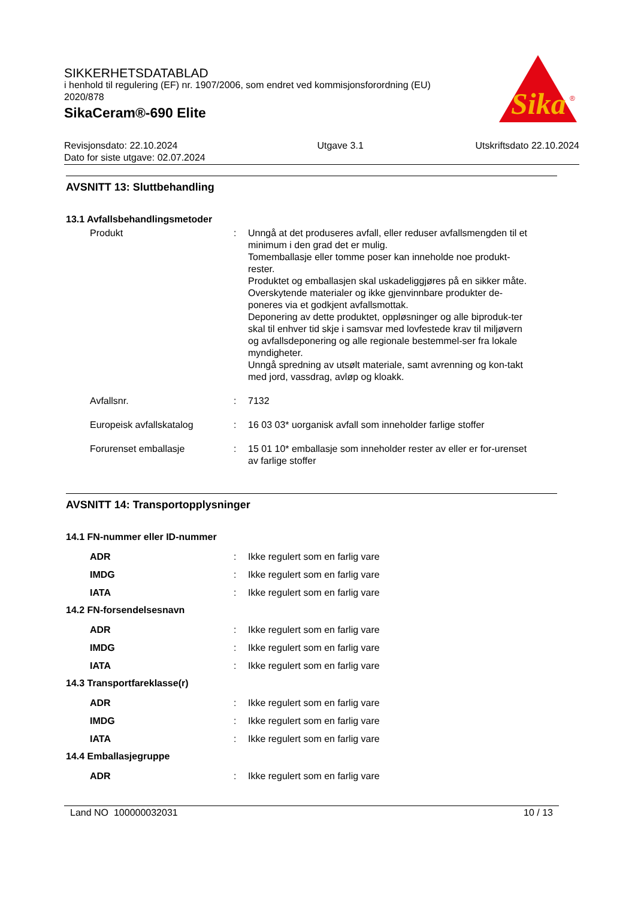SIKKERHETSDATABLAD
i henhold til regulering (EF) nr. 1907/2006, som endret ved kommisjonsforordning (EU) 2020/878
SikaCeram®-690 Elite
Sika
®
Revisjonsdato: 22.10.2024
Dato for siste utgave: 02.07.2024
Utgave 3.1 Utskriftsdato 22.10.2024
AVSNITT 13: Sluttbehandling
13.1 Avfallsbehandlingsmetoder
Produkt : Unngå at det produseres avfall, eller reduser avfallsmengden til et minimum i den grad det er mulig.
Tomemballasje eller tomme poser kan inneholde noe produkt-rester.
Produktet og emballasjen skal uskadeliggjøres på en sikker måte.
Overskytende materialer og ikke gjenvinnbare produkter de-poneres via et godkjent avfallsmottak.
Deponering av dette produktet, oppløsninger og alle biproduk-ter skal til enhver tid skje i samsvar med lovfestede krav til miljøvern og avfallsdeponering og alle regionale bestemmel-ser fra lokale myndigheter.
Unngå spredning av utsølt materiale, samt avrenning og kon-takt med jord, vassdrag, avløp og kloakk.
Avfallsnr. : 7132
Europeisk avfallskatalog : 16 03 03* uorganisk avfall som inneholder farlige stoffer
Forurenset emballasje : 15 01 10* emballasje som inneholder rester av eller er for-urenset av farlige stoffer
AVSNITT 14: Transportopplysninger
14.1 FN-nummer eller ID-nummer
ADR : Ikke regulert som en farlig vare
IMDG : Ikke regulert som en farlig vare
IATA : Ikke regulert som en farlig vare
14.2 FN-forsendelsesnavn
ADR : Ikke regulert som en farlig vare
IMDG : Ikke regulert som en farlig vare
IATA : Ikke regulert som en farlig vare
14.3 Transportfareklasse(r)
ADR : Ikke regulert som en farlig vare
IMDG : Ikke regulert som en farlig vare
IATA : Ikke regulert som en farlig vare
14.4 Emballasjegruppe
ADR : Ikke regulert som en farlig vare
Land NO 100000032031 10 / 13